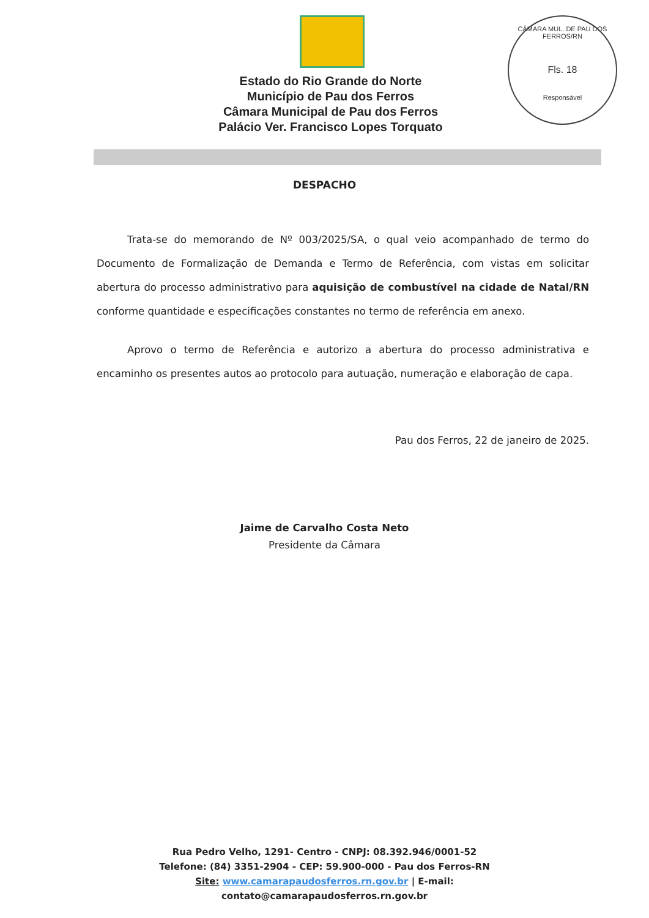CÂMARA MUL. DE PAU DOS FERROS/RN
Fls. 18
Responsável
Estado do Rio Grande do Norte
Município de Pau dos Ferros
Câmara Municipal de Pau dos Ferros
Palácio Ver. Francisco Lopes Torquato
DESPACHO
Trata-se do memorando de Nº 003/2025/SA, o qual veio acompanhado de termo do Documento de Formalização de Demanda e Termo de Referência, com vistas em solicitar abertura do processo administrativo para aquisição de combustível na cidade de Natal/RN conforme quantidade e especificações constantes no termo de referência em anexo.
Aprovo o termo de Referência e autorizo a abertura do processo administrativa e encaminho os presentes autos ao protocolo para autuação, numeração e elaboração de capa.
Pau dos Ferros, 22 de janeiro de 2025.
Jaime de Carvalho Costa Neto
Presidente da Câmara
Rua Pedro Velho, 1291- Centro - CNPJ: 08.392.946/0001-52
Telefone: (84) 3351-2904 - CEP: 59.900-000 - Pau dos Ferros-RN
Site: www.camarapaudosferros.rn.gov.br | E-mail: contato@camarapaudosferros.rn.gov.br